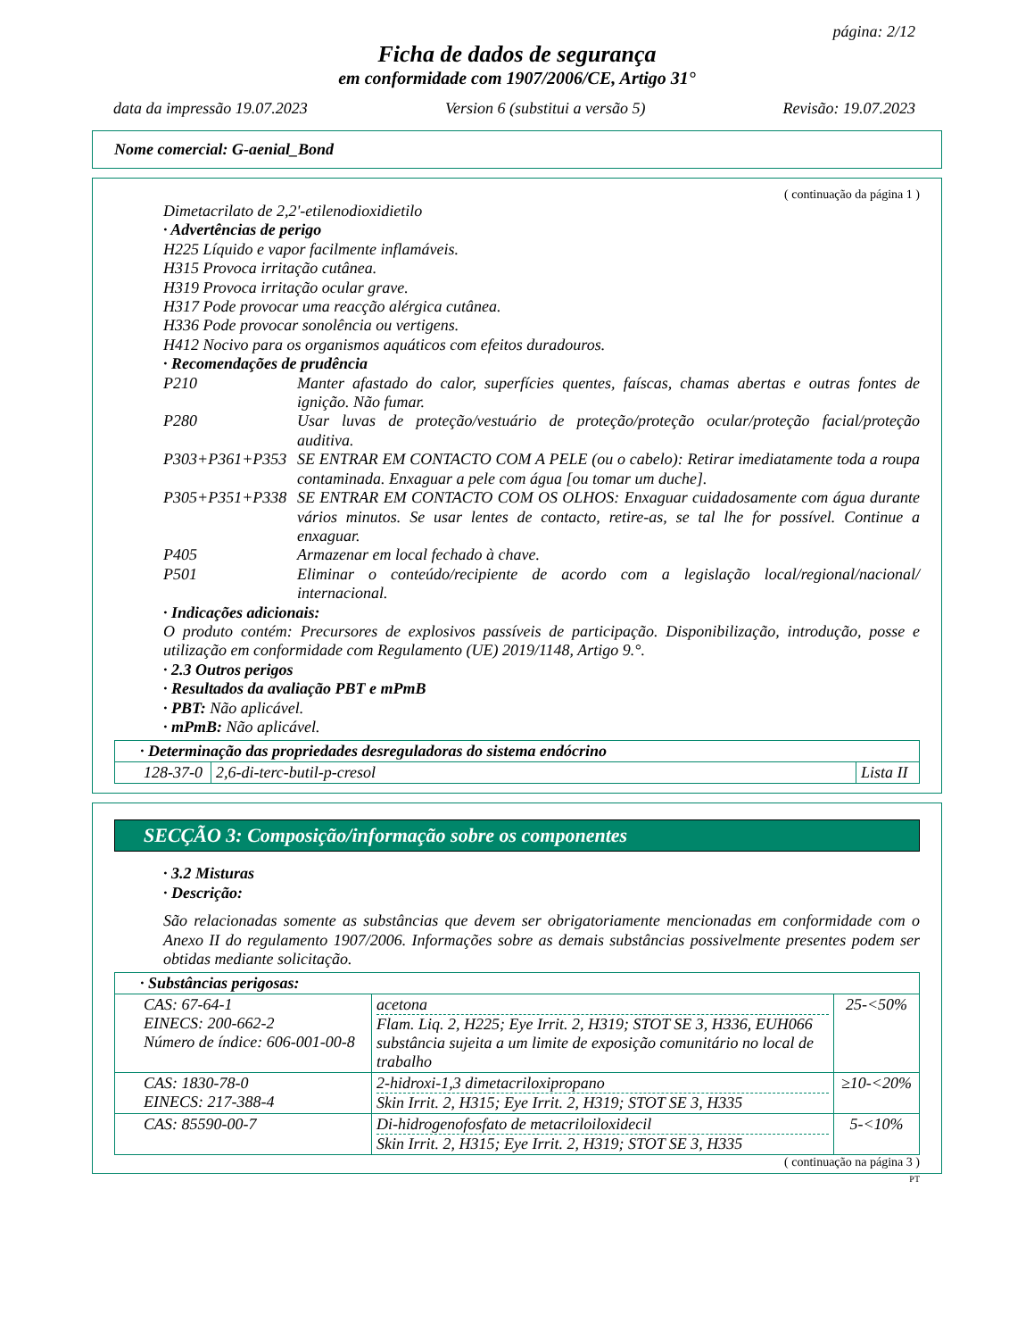página: 2/12
Ficha de dados de segurança
em conformidade com 1907/2006/CE, Artigo 31°
data da impressão 19.07.2023 Version 6 (substitui a versão 5) Revisão: 19.07.2023
Nome comercial: G-aenial_Bond
( continuação da página 1 )
Dimetacrilato de 2,2'-etilenodioxidietilo
· Advertências de perigo
H225 Líquido e vapor facilmente inflamáveis.
H315 Provoca irritação cutânea.
H319 Provoca irritação ocular grave.
H317 Pode provocar uma reacção alérgica cutânea.
H336 Pode provocar sonolência ou vertigens.
H412 Nocivo para os organismos aquáticos com efeitos duradouros.
· Recomendações de prudência
P210 Manter afastado do calor, superfícies quentes, faíscas, chamas abertas e outras fontes de ignição. Não fumar.
P280 Usar luvas de proteção/vestuário de proteção/proteção ocular/proteção facial/proteção auditiva.
P303+P361+P353 SE ENTRAR EM CONTACTO COM A PELE (ou o cabelo): Retirar imediatamente toda a roupa contaminada. Enxaguar a pele com água [ou tomar um duche].
P305+P351+P338 SE ENTRAR EM CONTACTO COM OS OLHOS: Enxaguar cuidadosamente com água durante vários minutos. Se usar lentes de contacto, retire-as, se tal lhe for possível. Continue a enxaguar.
P405 Armazenar em local fechado à chave.
P501 Eliminar o conteúdo/recipiente de acordo com a legislação local/regional/nacional/ internacional.
· Indicações adicionais:
O produto contém: Precursores de explosivos passíveis de participação. Disponibilização, introdução, posse e utilização em conformidade com Regulamento (UE) 2019/1148, Artigo 9.°.
· 2.3 Outros perigos
· Resultados da avaliação PBT e mPmB
· PBT: Não aplicável.
· mPmB: Não aplicável.
| · Determinação das propriedades desreguladoras do sistema endócrino | | |
| 128-37-0 | 2,6-di-terc-butil-p-cresol | Lista II |
SECÇÃO 3: Composição/informação sobre os componentes
· 3.2 Misturas
· Descrição:
São relacionadas somente as substâncias que devem ser obrigatoriamente mencionadas em conformidade com o Anexo II do regulamento 1907/2006. Informações sobre as demais substâncias possivelmente presentes podem ser obtidas mediante solicitação.
| · Substâncias perigosas: | | |
| CAS: 67-64-1 EINECS: 200-662-2 Número de índice: 606-001-00-8 | acetona Flam. Liq. 2, H225; Eye Irrit. 2, H319; STOT SE 3, H336, EUH066 substância sujeita a um limite de exposição comunitário no local de trabalho | 25-<50% |
| CAS: 1830-78-0 EINECS: 217-388-4 | 2-hidroxi-1,3 dimetacriloxipropano Skin Irrit. 2, H315; Eye Irrit. 2, H319; STOT SE 3, H335 | ≥10-<20% |
| CAS: 85590-00-7 | Di-hidrogenofosfato de metacriloiloxidecil Skin Irrit. 2, H315; Eye Irrit. 2, H319; STOT SE 3, H335 | 5-<10% |
( continuação na página 3 )
PT